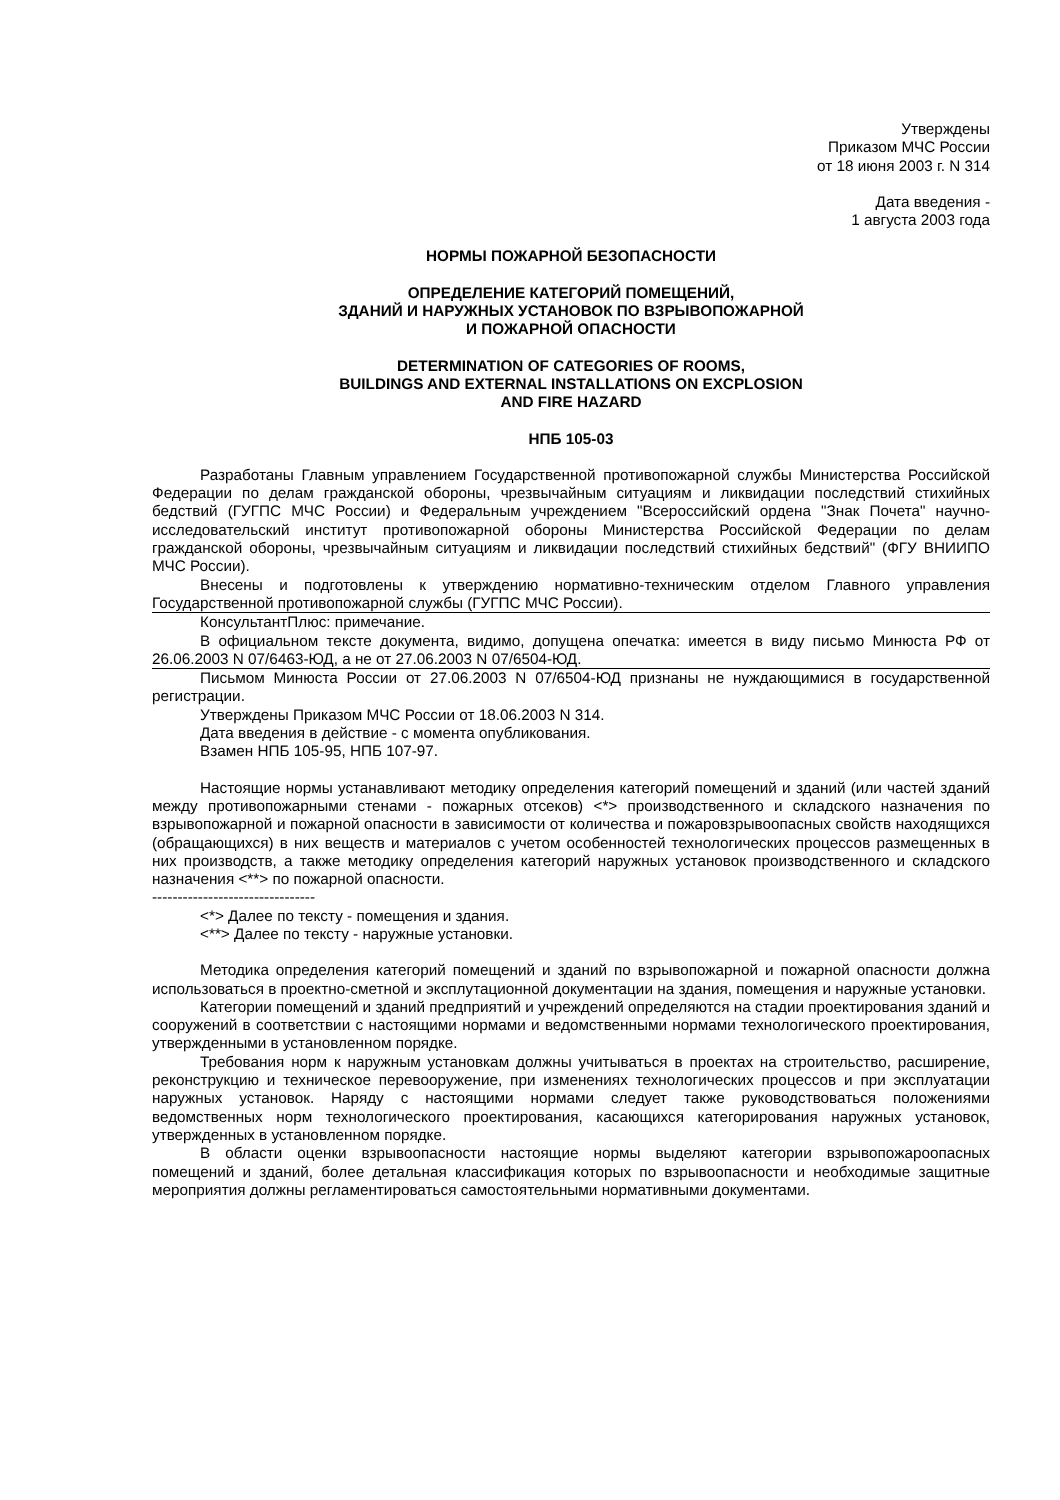Утверждены
Приказом МЧС России
от 18 июня 2003 г. N 314
Дата введения -
1 августа 2003 года
НОРМЫ ПОЖАРНОЙ БЕЗОПАСНОСТИ
ОПРЕДЕЛЕНИЕ КАТЕГОРИЙ ПОМЕЩЕНИЙ,
ЗДАНИЙ И НАРУЖНЫХ УСТАНОВОК ПО ВЗРЫВОПОЖАРНОЙ
И ПОЖАРНОЙ ОПАСНОСТИ
DETERMINATION OF CATEGORIES OF ROOMS,
BUILDINGS AND EXTERNAL INSTALLATIONS ON EXCPLOSION
AND FIRE HAZARD
НПБ 105-03
Разработаны Главным управлением Государственной противопожарной службы Министерства Российской Федерации по делам гражданской обороны, чрезвычайным ситуациям и ликвидации последствий стихийных бедствий (ГУГПС МЧС России) и Федеральным учреждением "Всероссийский ордена "Знак Почета" научно-исследовательский институт противопожарной обороны Министерства Российской Федерации по делам гражданской обороны, чрезвычайным ситуациям и ликвидации последствий стихийных бедствий" (ФГУ ВНИИПО МЧС России).
Внесены и подготовлены к утверждению нормативно-техническим отделом Главного управления Государственной противопожарной службы (ГУГПС МЧС России).
КонсультантПлюс: примечание.
В официальном тексте документа, видимо, допущена опечатка: имеется в виду письмо Минюста РФ от 26.06.2003 N 07/6463-ЮД, а не от 27.06.2003 N 07/6504-ЮД.
Письмом Минюста России от 27.06.2003 N 07/6504-ЮД признаны не нуждающимися в государственной регистрации.
Утверждены Приказом МЧС России от 18.06.2003 N 314.
Дата введения в действие - с момента опубликования.
Взамен НПБ 105-95, НПБ 107-97.
Настоящие нормы устанавливают методику определения категорий помещений и зданий (или частей зданий между противопожарными стенами - пожарных отсеков) <*> производственного и складского назначения по взрывопожарной и пожарной опасности в зависимости от количества и пожаровзрывоопасных свойств находящихся (обращающихся) в них веществ и материалов с учетом особенностей технологических процессов размещенных в них производств, а также методику определения категорий наружных установок производственного и складского назначения <**> по пожарной опасности.
--------------------------------
<*> Далее по тексту - помещения и здания.
<**> Далее по тексту - наружные установки.
Методика определения категорий помещений и зданий по взрывопожарной и пожарной опасности должна использоваться в проектно-сметной и эксплутационной документации на здания, помещения и наружные установки.
Категории помещений и зданий предприятий и учреждений определяются на стадии проектирования зданий и сооружений в соответствии с настоящими нормами и ведомственными нормами технологического проектирования, утвержденными в установленном порядке.
Требования норм к наружным установкам должны учитываться в проектах на строительство, расширение, реконструкцию и техническое перевооружение, при изменениях технологических процессов и при эксплуатации наружных установок. Наряду с настоящими нормами следует также руководствоваться положениями ведомственных норм технологического проектирования, касающихся категорирования наружных установок, утвержденных в установленном порядке.
В области оценки взрывоопасности настоящие нормы выделяют категории взрывопожароопасных помещений и зданий, более детальная классификация которых по взрывоопасности и необходимые защитные мероприятия должны регламентироваться самостоятельными нормативными документами.